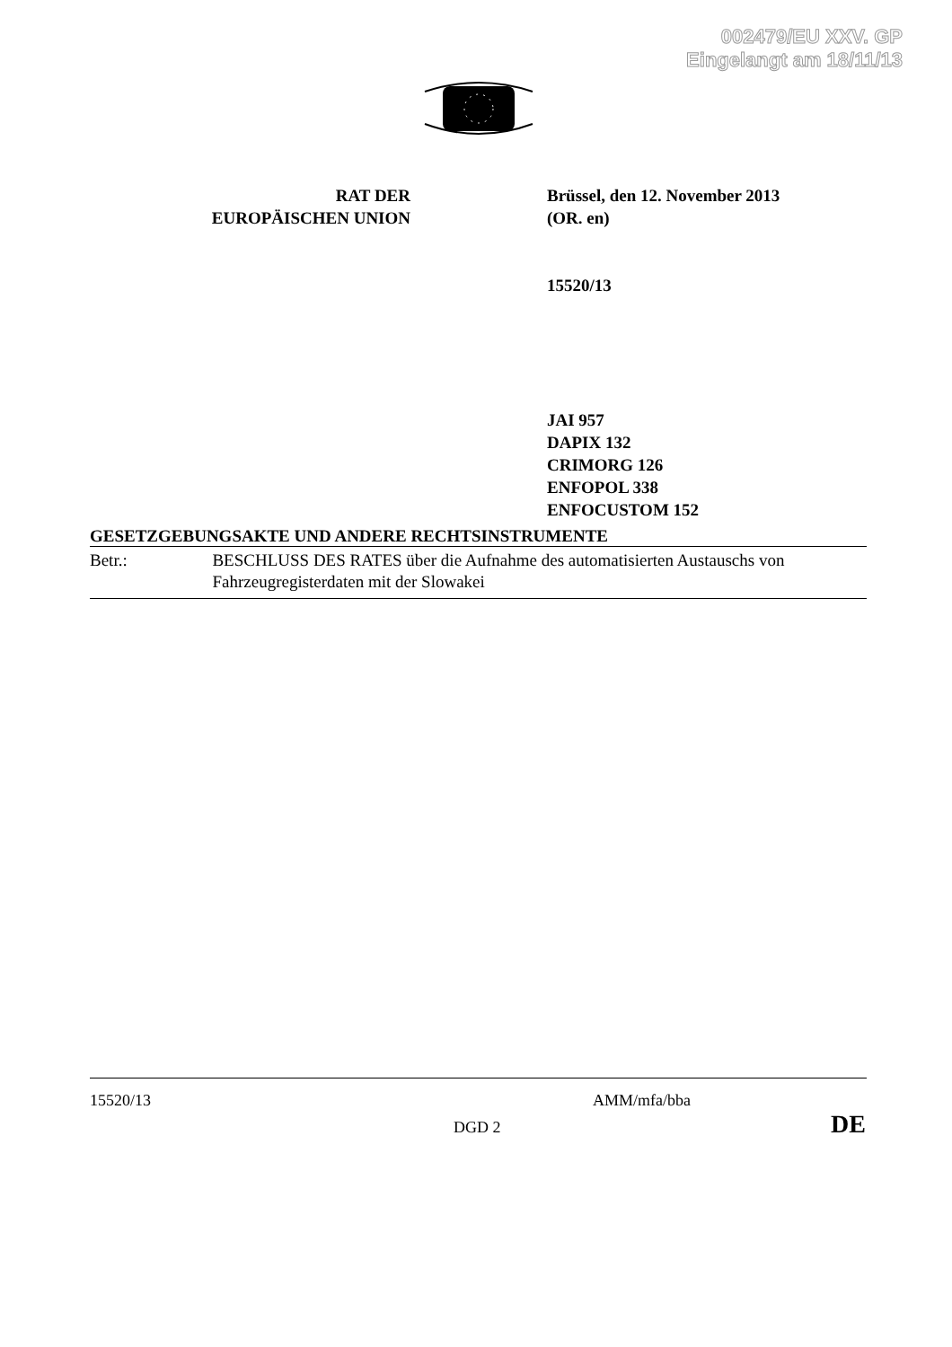002479/EU XXV. GP
Eingelangt am 18/11/13
RAT DER
EUROPÄISCHEN UNION
Brüssel, den 12. November 2013
(OR. en)
15520/13
JAI 957
DAPIX 132
CRIMORG 126
ENFOPOL 338
ENFOCUSTOM 152
GESETZGEBUNGSAKTE UND ANDERE RECHTSINSTRUMENTE
Betr.: BESCHLUSS DES RATES über die Aufnahme des automatisierten Austauschs von Fahrzeugregisterdaten mit der Slowakei
15520/13 AMM/mfa/bba
DGD 2 DE